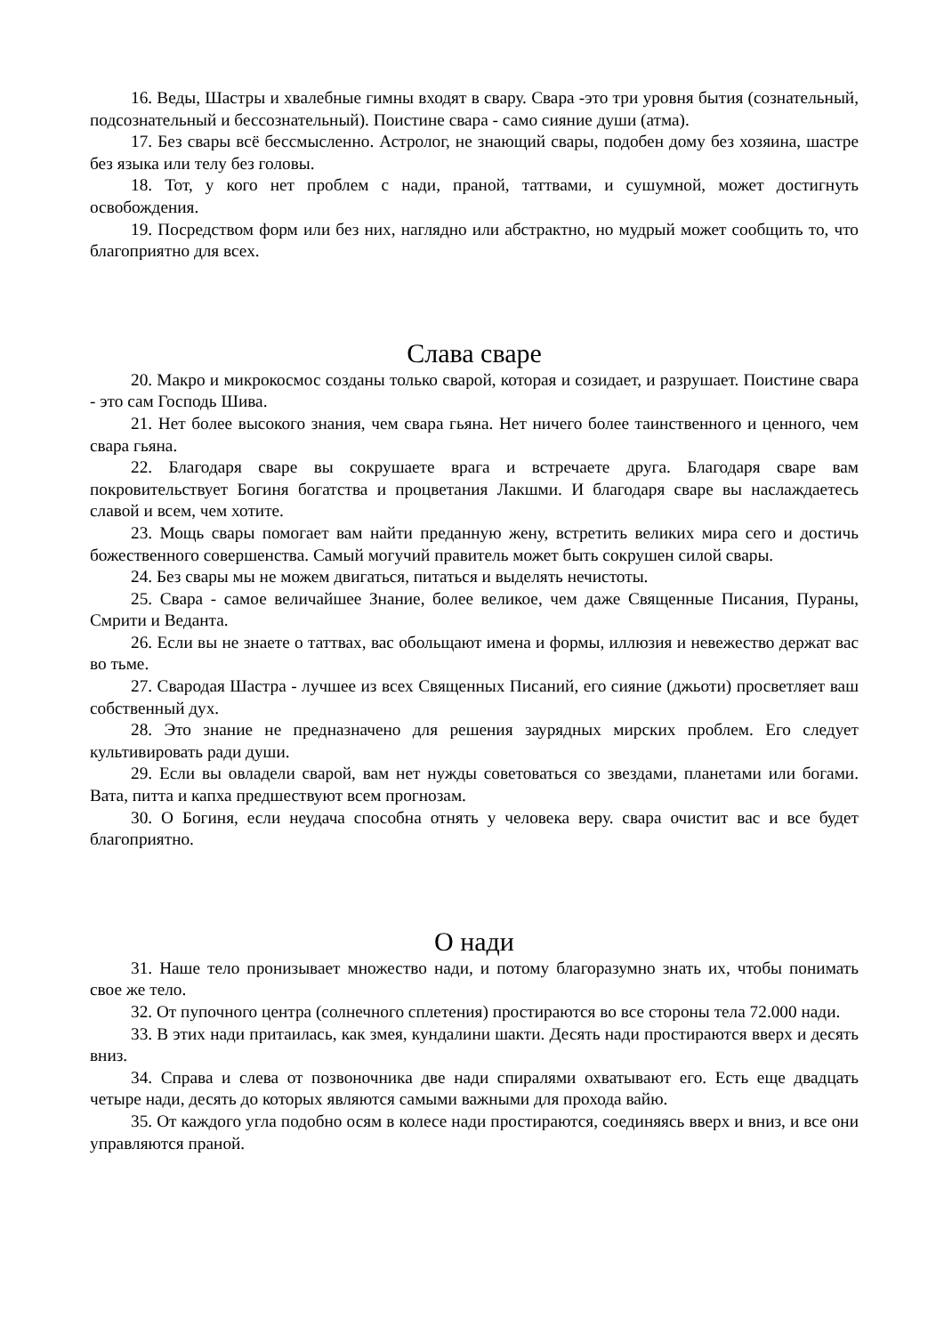16. Веды, Шастры и хвалебные гимны входят в свару. Свара -это три уровня бытия (сознательный, подсознательный и бессознательный). Поистине свара - само сияние души (атма).
17. Без свары всё бессмысленно. Астролог, не знающий свары, подобен дому без хозяина, шастре без языка или телу без головы.
18. Тот, у кого нет проблем с нади, праной, таттвами, и сушумной, может достигнуть освобождения.
19. Посредством форм или без них, наглядно или абстрактно, но мудрый может сообщить то, что благоприятно для всех.
Слава сваре
20. Макро и микрокосмос созданы только сварой, которая и созидает, и разрушает. Поистине свара - это сам Господь Шива.
21. Нет более высокого знания, чем свара гьяна. Нет ничего более таинственного и ценного, чем свара гьяна.
22. Благодаря сваре вы сокрушаете врага и встречаете друга. Благодаря сваре вам покровительствует Богиня богатства и процветания Лакшми. И благодаря сваре вы наслаждаетесь славой и всем, чем хотите.
23. Мощь свары помогает вам найти преданную жену, встретить великих мира сего и достичь божественного совершенства. Самый могучий правитель может быть сокрушен силой свары.
24. Без свары мы не можем двигаться, питаться и выделять нечистоты.
25. Свара - самое величайшее Знание, более великое, чем даже Священные Писания, Пураны, Смрити и Веданта.
26. Если вы не знаете о таттвах, вас обольщают имена и формы, иллюзия и невежество держат вас во тьме.
27. Свародая Шастра - лучшее из всех Священных Писаний, его сияние (джьоти) просветляет ваш собственный дух.
28. Это знание не предназначено для решения заурядных мирских проблем. Его следует культивировать ради души.
29. Если вы овладели сварой, вам нет нужды советоваться со звездами, планетами или богами. Вата, питта и капха предшествуют всем прогнозам.
30. О Богиня, если неудача способна отнять у человека веру. свара очистит вас и все будет благоприятно.
О нади
31. Наше тело пронизывает множество нади, и потому благоразумно знать их, чтобы понимать свое же тело.
32. От пупочного центра (солнечного сплетения) простираются во все стороны тела 72.000 нади.
33. В этих нади притаилась, как змея, кундалини шакти. Десять нади простираются вверх и десять вниз.
34. Справа и слева от позвоночника две нади спиралями охватывают его. Есть еще двадцать четыре нади, десять до которых являются самыми важными для прохода вайю.
35. От каждого угла подобно осям в колесе нади простираются, соединяясь вверх и вниз, и все они управляются праной.